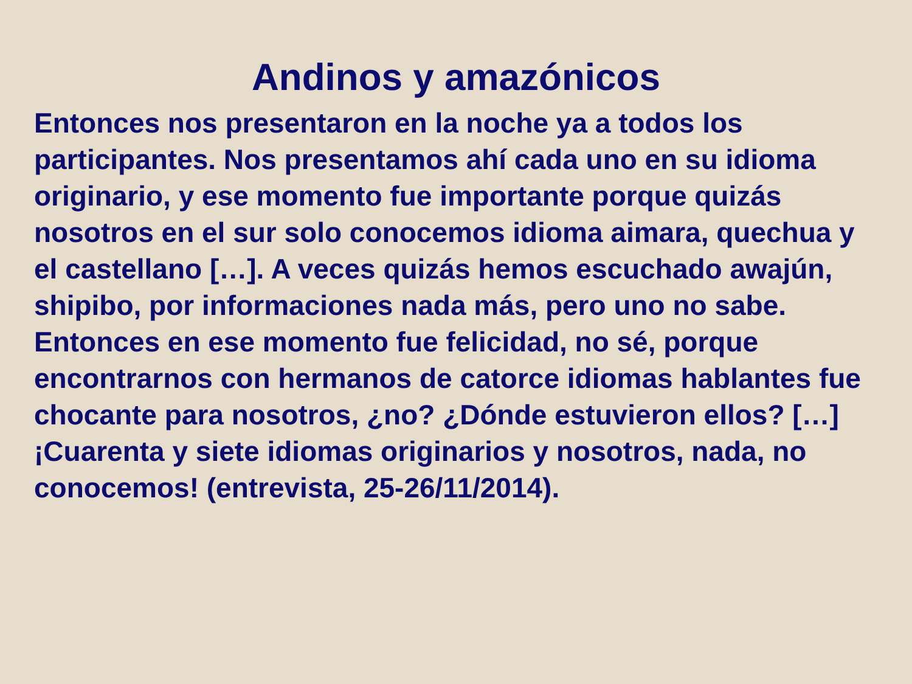Andinos y amazónicos
Entonces nos presentaron en la noche ya a todos los participantes. Nos presentamos ahí cada uno en su idioma originario, y ese momento fue importante porque quizás nosotros en el sur solo conocemos idioma aimara, quechua y el castellano […]. A veces quizás hemos escuchado awajún, shipibo, por informaciones nada más, pero uno no sabe. Entonces en ese momento fue felicidad, no sé, porque encontrarnos con hermanos de catorce idiomas hablantes fue chocante para nosotros, ¿no? ¿Dónde estuvieron ellos? […] ¡Cuarenta y siete idiomas originarios y nosotros, nada, no conocemos! (entrevista, 25-26/11/2014).